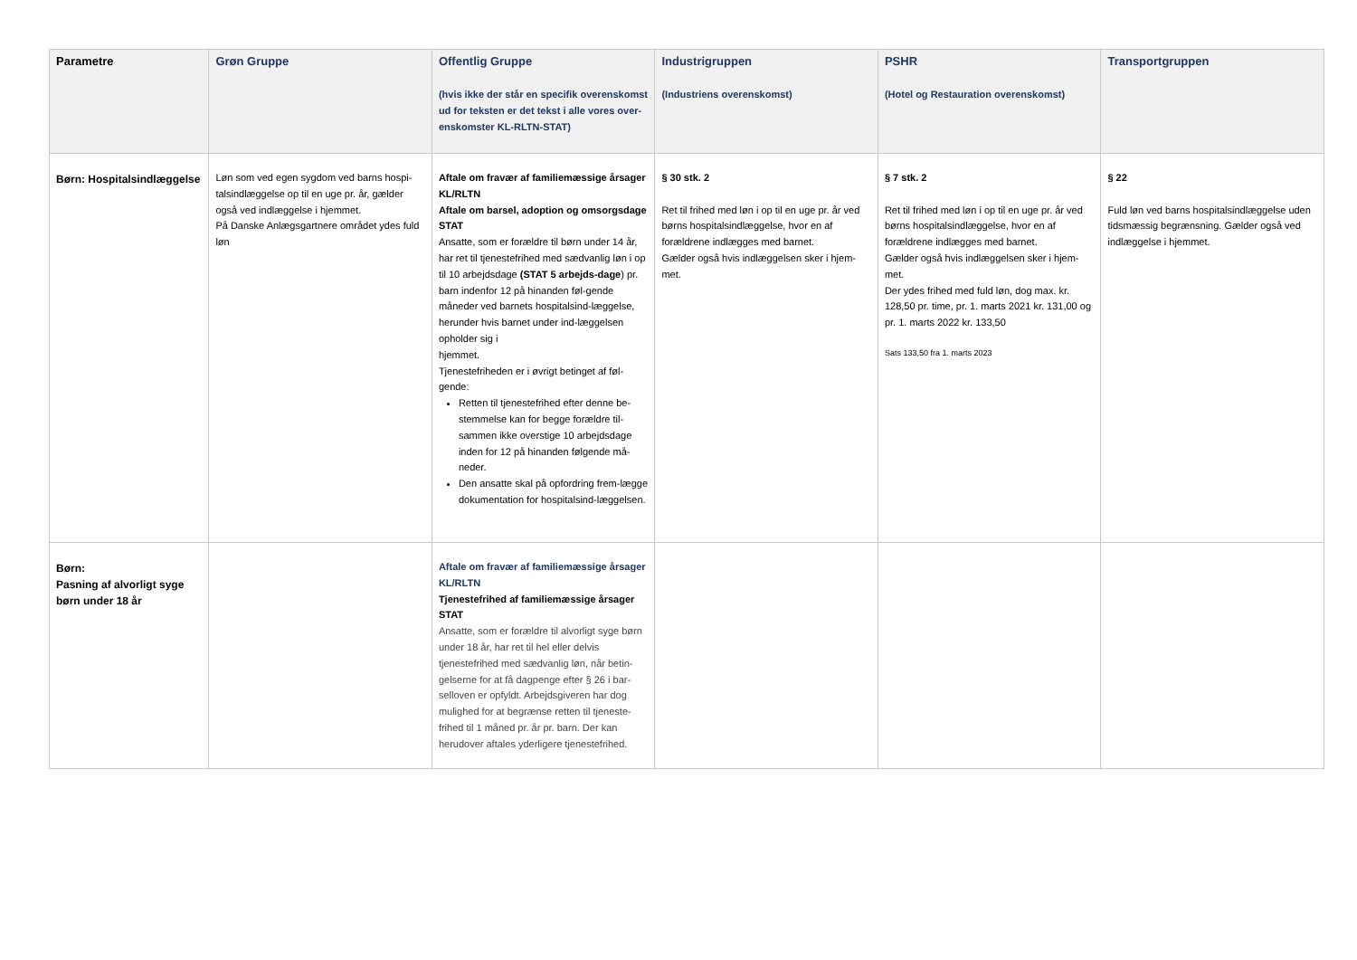| Parametre | Grøn Gruppe | Offentlig Gruppe (hvis ikke der står en specifik overenskomst ud for teksten er det tekst i alle vores over-enskomster KL-RLTN-STAT) | Industrigruppen (Industriens overenskomst) | PSHR (Hotel og Restauration overenskomst) | Transportgruppen |
| --- | --- | --- | --- | --- | --- |
| Børn: Hospitalsindlæggelse | Løn som ved egen sygdom ved barns hospi-talsindlæggelse op til en uge pr. år, gælder også ved indlæggelse i hjemmet. På Danske Anlægsgartnere området ydes fuld løn | Aftale om fravær af familiemæssige årsager KL/RLTN Aftale om barsel, adoption og omsorgsdage STAT Ansatte, som er forældre til børn under 14 år, har ret til tjenestefrihed med sædvanlig løn i op til 10 arbejdsdage (STAT 5 arbejds-dage ) pr. barn indenfor 12 på hinanden føl-gende måneder ved barnets hospitalsind-læggelse, herunder hvis barnet under ind-læggelsen opholder sig i hjemmet. Tjenestefriheden er i øvrigt betinget af føl-gende: Retten til tjenestefrihed efter denne be-stemmelse kan for begge forældre til-sammen ikke overstige 10 arbejdsdage inden for 12 på hinanden følgende må-neder. Den ansatte skal på opfordring frem-lægge dokumentation for hospitalsind-læggelsen. | § 30 stk. 2 Ret til frihed med løn i op til en uge pr. år ved børns hospitalsindlæggelse, hvor en af forældrene indlægges med barnet. Gælder også hvis indlæggelsen sker i hjem-met. | § 7 stk. 2 Ret til frihed med løn i op til en uge pr. år ved børns hospitalsindlæggelse, hvor en af forældrene indlægges med barnet. Gælder også hvis indlæggelsen sker i hjem-met. Der ydes frihed med fuld løn, dog max. kr. 128,50 pr. time, pr. 1. marts 2021 kr. 131,00 og pr. 1. marts 2022 kr. 133,50 Sats 133,50 fra 1. marts 2023 | § 22 Fuld løn ved barns hospitalsindlæggelse uden tidsmæssig begrænsning. Gælder også ved indlæggelse i hjemmet. |
| Børn: Pasning af alvorligt syge børn under 18 år | | Aftale om fravær af familiemæssige årsager KL/RLTN Tjenestefrihed af familiemæssige årsager STAT Ansatte, som er forældre til alvorligt syge børn under 18 år, har ret til hel eller delvis tjenestefrihed med sædvanlig løn, når betin-gelserne for at få dagpenge efter § 26 i bar-selloven er opfyldt. Arbejdsgiveren har dog mulighed for at begrænse retten til tjeneste-frihed til 1 måned pr. år pr. barn. Der kan herudover aftales yderligere tjenestefrihed. | | | |